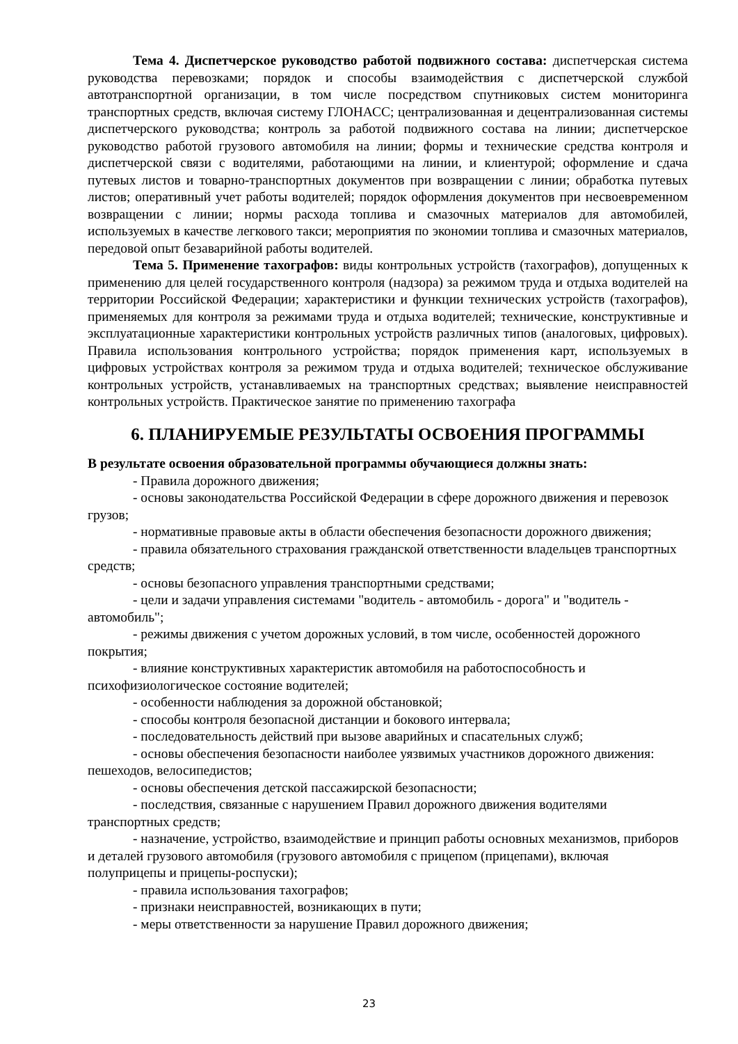Тема 4. Диспетчерское руководство работой подвижного состава: диспетчерская система руководства перевозками; порядок и способы взаимодействия с диспетчерской службой автотранспортной организации, в том числе посредством спутниковых систем мониторинга транспортных средств, включая систему ГЛОНАСС; централизованная и децентрализованная системы диспетчерского руководства; контроль за работой подвижного состава на линии; диспетчерское руководство работой грузового автомобиля на линии; формы и технические средства контроля и диспетчерской связи с водителями, работающими на линии, и клиентурой; оформление и сдача путевых листов и товарно-транспортных документов при возвращении с линии; обработка путевых листов; оперативный учет работы водителей; порядок оформления документов при несвоевременном возвращении с линии; нормы расхода топлива и смазочных материалов для автомобилей, используемых в качестве легкового такси; мероприятия по экономии топлива и смазочных материалов, передовой опыт безаварийной работы водителей.
Тема 5. Применение тахографов: виды контрольных устройств (тахографов), допущенных к применению для целей государственного контроля (надзора) за режимом труда и отдыха водителей на территории Российской Федерации; характеристики и функции технических устройств (тахографов), применяемых для контроля за режимами труда и отдыха водителей; технические, конструктивные и эксплуатационные характеристики контрольных устройств различных типов (аналоговых, цифровых). Правила использования контрольного устройства; порядок применения карт, используемых в цифровых устройствах контроля за режимом труда и отдыха водителей; техническое обслуживание контрольных устройств, устанавливаемых на транспортных средствах; выявление неисправностей контрольных устройств. Практическое занятие по применению тахографа
6. ПЛАНИРУЕМЫЕ РЕЗУЛЬТАТЫ ОСВОЕНИЯ ПРОГРАММЫ
В результате освоения образовательной программы обучающиеся должны знать:
- Правила дорожного движения;
- основы законодательства Российской Федерации в сфере дорожного движения и перевозок грузов;
- нормативные правовые акты в области обеспечения безопасности дорожного движения;
- правила обязательного страхования гражданской ответственности владельцев транспортных средств;
- основы безопасного управления транспортными средствами;
- цели и задачи управления системами "водитель - автомобиль - дорога" и "водитель - автомобиль";
- режимы движения с учетом дорожных условий, в том числе, особенностей дорожного покрытия;
- влияние конструктивных характеристик автомобиля на работоспособность и психофизиологическое состояние водителей;
- особенности наблюдения за дорожной обстановкой;
- способы контроля безопасной дистанции и бокового интервала;
- последовательность действий при вызове аварийных и спасательных служб;
- основы обеспечения безопасности наиболее уязвимых участников дорожного движения: пешеходов, велосипедистов;
- основы обеспечения детской пассажирской безопасности;
- последствия, связанные с нарушением Правил дорожного движения водителями транспортных средств;
- назначение, устройство, взаимодействие и принцип работы основных механизмов, приборов и деталей грузового автомобиля (грузового автомобиля с прицепом (прицепами), включая полуприцепы и прицепы-роспуски);
- правила использования тахографов;
- признаки неисправностей, возникающих в пути;
- меры ответственности за нарушение Правил дорожного движения;
23